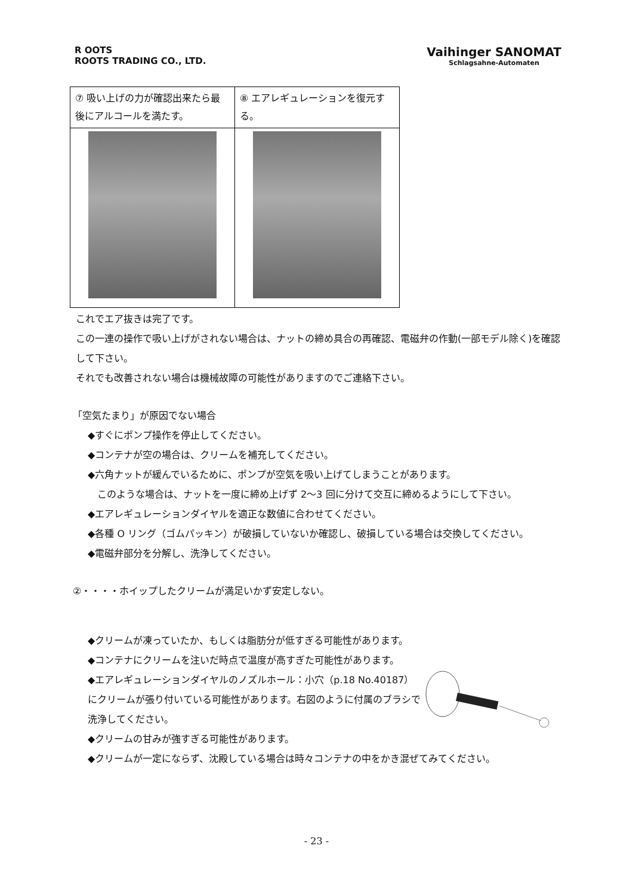R OOTS
ROOTS TRADING CO., LTD.
Vaihinger SANOMAT
Schlagsahne-Automaten
| ⑦ 吸い上げの力が確認出来たら最後にアルコールを満たす。 | ⑧ エアレギュレーションを復元する。 |
これでエア抜きは完了です。
この一連の操作で吸い上げがされない場合は、ナットの締め具合の再確認、電磁弁の作動(一部モデル除く)を確認して下さい。
それでも改善されない場合は機械故障の可能性がありますのでご連絡下さい。
「空気たまり」が原因でない場合
◆すぐにポンプ操作を停止してください。
◆コンテナが空の場合は、クリームを補充してください。
◆六角ナットが緩んでいるために、ポンプが空気を吸い上げてしまうことがあります。
　このような場合は、ナットを一度に締め上げず 2～3 回に分けて交互に締めるようにして下さい。
◆エアレギュレーションダイヤルを適正な数値に合わせてください。
◆各種 O リング（ゴムパッキン）が破損していないか確認し、破損している場合は交換してください。
◆電磁弁部分を分解し、洗浄してください。
②・・・・ホイップしたクリームが満足いかず安定しない。
◆クリームが凍っていたか、もしくは脂肪分が低すぎる可能性があります。
◆コンテナにクリームを注いだ時点で温度が高すぎた可能性があります。
◆エアレギュレーションダイヤルのノズルホール：小穴（p.18 No.40187）にクリームが張り付いている可能性があります。右図のように付属のブラシで洗浄してください。
◆クリームの甘みが強すぎる可能性があります。
◆クリームが一定にならず、沈殿している場合は時々コンテナの中をかき混ぜてみてください。
- 23 -